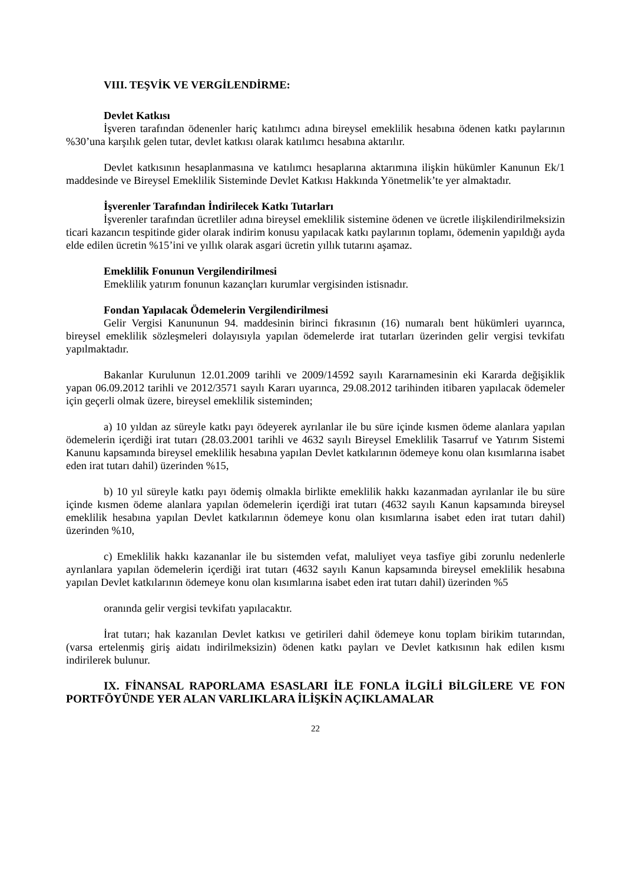VIII. TEŞVİK VE VERGİLENDİRME:
Devlet Katkısı
İşveren tarafından ödenenler hariç katılımcı adına bireysel emeklilik hesabına ödenen katkı paylarının %30’una karşılık gelen tutar, devlet katkısı olarak katılımcı hesabına aktarılır.
Devlet katkısının hesaplanmasına ve katılımcı hesaplarına aktarımına ilişkin hükümler Kanunun Ek/1 maddesinde ve Bireysel Emeklilik Sisteminde Devlet Katkısı Hakkında Yönetmelik’te yer almaktadır.
İşverenler Tarafından İndirilecek Katkı Tutarları
İşverenler tarafından ücretliler adına bireysel emeklilik sistemine ödenen ve ücretle ilişkilendirilmeksizin ticari kazancın tespitinde gider olarak indirim konusu yapılacak katkı paylarının toplamı, ödemenin yapıldığı ayda elde edilen ücretin %15’ini ve yıllık olarak asgari ücretin yıllık tutarını aşamaz.
Emeklilik Fonunun Vergilendirilmesi
Emeklilik yatırım fonunun kazançları kurumlar vergisinden istisnadır.
Fondan Yapılacak Ödemelerin Vergilendirilmesi
Gelir Vergisi Kanununun 94. maddesinin birinci fıkrasının (16) numaralı bent hükümleri uyarınca, bireysel emeklilik sözleşmeleri dolayısıyla yapılan ödemelerde irat tutarları üzerinden gelir vergisi tevkifatı yapılmaktadır.
Bakanlar Kurulunun 12.01.2009 tarihli ve 2009/14592 sayılı Kararnamesinin eki Kararda değişiklik yapan 06.09.2012 tarihli ve 2012/3571 sayılı Kararı uyarınca, 29.08.2012 tarihinden itibaren yapılacak ödemeler için geçerli olmak üzere, bireysel emeklilik sisteminden;
a) 10 yıldan az süreyle katkı payı ödeyerek ayrılanlar ile bu süre içinde kısmen ödeme alanlara yapılan ödemelerin içerdiği irat tutarı (28.03.2001 tarihli ve 4632 sayılı Bireysel Emeklilik Tasarruf ve Yatırım Sistemi Kanunu kapsamında bireysel emeklilik hesabına yapılan Devlet katkılarının ödemeye konu olan kısımlarına isabet eden irat tutarı dahil) üzerinden %15,
b) 10 yıl süreyle katkı payı ödemiş olmakla birlikte emeklilik hakkı kazanmadan ayrılanlar ile bu süre içinde kısmen ödeme alanlara yapılan ödemelerin içerdiği irat tutarı (4632 sayılı Kanun kapsamında bireysel emeklilik hesabına yapılan Devlet katkılarının ödemeye konu olan kısımlarına isabet eden irat tutarı dahil) üzerinden %10,
c) Emeklilik hakkı kazananlar ile bu sistemden vefat, maluliyet veya tasfiye gibi zorunlu nedenlerle ayrılanlara yapılan ödemelerin içerdiği irat tutarı (4632 sayılı Kanun kapsamında bireysel emeklilik hesabına yapılan Devlet katkılarının ödemeye konu olan kısımlarına isabet eden irat tutarı dahil) üzerinden %5
oranında gelir vergisi tevkifatı yapılacaktır.
İrat tutarı; hak kazanılan Devlet katkısı ve getirileri dahil ödemeye konu toplam birikim tutarından, (varsa ertelenmiş giriş aidatı indirilmeksizin) ödenen katkı payları ve Devlet katkısının hak edilen kısmı indirilerek bulunur.
IX. FİNANSAL RAPORLAMA ESASLARI İLE FONLA İLGİLİ BİLGİLERE VE FON PORTFÖYÜNDE YER ALAN VARLIKLARA İLİŞKİN AÇIKLAMALAR
22